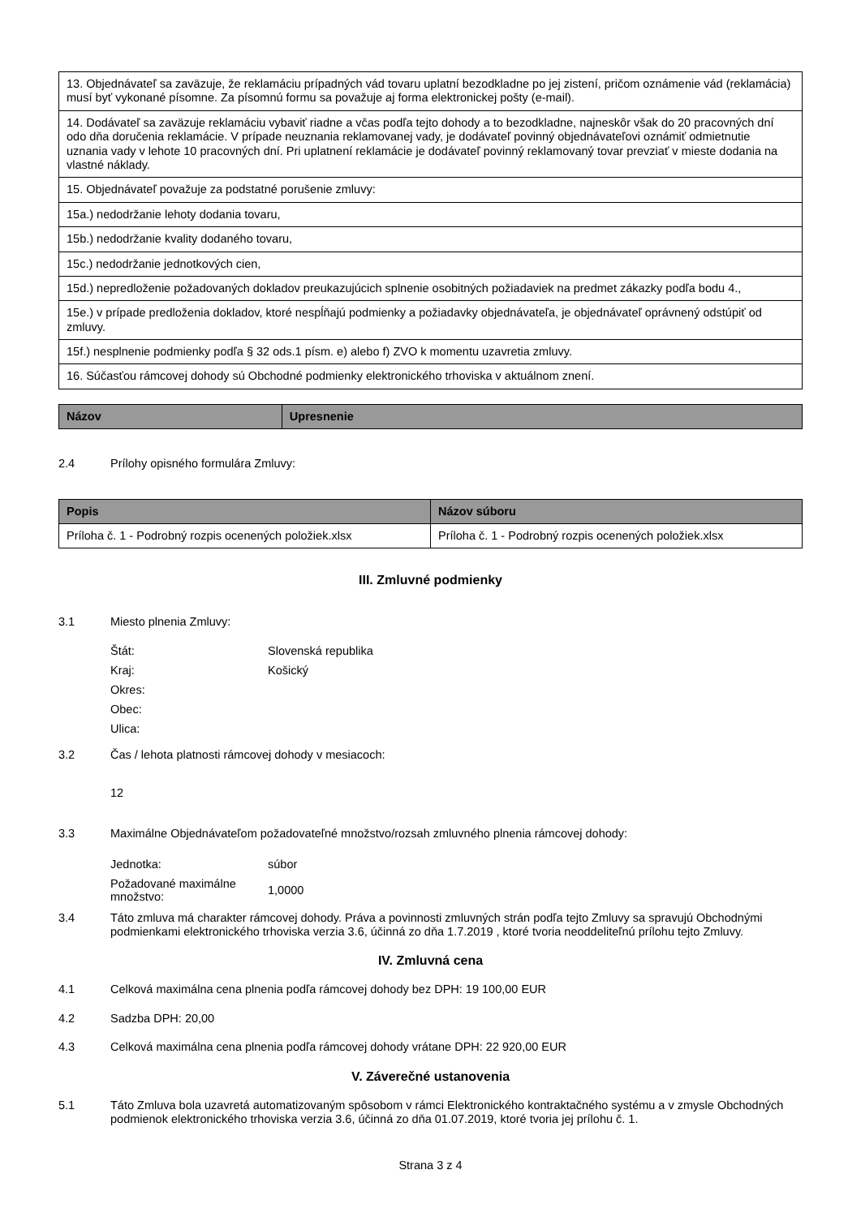| 13. Objednávateľ sa zaväzuje, že reklamáciu prípadných vád tovaru uplatní bezodkladne po jej zistení, pričom oznámenie vád (reklamácia) musí byť vykonané písomne. Za písomnú formu sa považuje aj forma elektronickej pošty (e-mail). |
| 14. Dodávateľ sa zaväzuje reklamáciu vybaviť riadne a včas podľa tejto dohody a to bezodkladne, najneskôr však do 20 pracovných dní odo dňa doručenia reklamácie. V prípade neuznania reklamovanej vady, je dodávateľ povinný objednávateľovi oznámiť odmietnutie uznania vady v lehote 10 pracovných dní. Pri uplatnení reklamácie je dodávateľ povinný reklamovaný tovar prevziať v mieste dodania na vlastné náklady. |
| 15. Objednávateľ považuje za podstatné porušenie zmluvy: |
| 15a.) nedodržanie lehoty dodania tovaru, |
| 15b.) nedodržanie kvality dodaného tovaru, |
| 15c.) nedodržanie jednotkových cien, |
| 15d.) nepredloženie požadovaných dokladov preukazujúcich splnenie osobitných požiadaviek na predmet zákazky podľa bodu 4., |
| 15e.) v prípade predloženia dokladov, ktoré nespĺňajú podmienky a požiadavky objednávateľa, je objednávateľ oprávnený odstúpiť od zmluvy. |
| 15f.) nesplnenie podmienky podľa § 32 ods.1 písm. e) alebo f) ZVO k momentu uzavretia zmluvy. |
| 16. Súčasťou rámcovej dohody sú Obchodné podmienky elektronického trhoviska v aktuálnom znení. |
| Názov | Upresnenie |
| --- | --- |
2.4 Prílohy opisného formulára Zmluvy:
| Popis | Názov súboru |
| --- | --- |
| Príloha č. 1 - Podrobný rozpis ocenených položiek.xlsx | Príloha č. 1 - Podrobný rozpis ocenených položiek.xlsx |
III. Zmluvné podmienky
3.1 Miesto plnenia Zmluvy:
Štát: Slovenská republika
Kraj: Košický
Okres:
Obec:
Ulica:
3.2 Čas / lehota platnosti rámcovej dohody v mesiacoch:
12
3.3 Maximálne Objednávateľom požadovateľné množstvo/rozsah zmluvného plnenia rámcovej dohody:
Jednotka: súbor
Požadované maximálne množstvo: 1,0000
3.4 Táto zmluva má charakter rámcovej dohody. Práva a povinnosti zmluvných strán podľa tejto Zmluvy sa spravujú Obchodnými podmienkami elektronického trhoviska verzia 3.6, účinná zo dňa 1.7.2019 , ktoré tvoria neoddeliteľnú prílohu tejto Zmluvy.
IV. Zmluvná cena
4.1 Celková maximálna cena plnenia podľa rámcovej dohody bez DPH: 19 100,00 EUR
4.2 Sadzba DPH: 20,00
4.3 Celková maximálna cena plnenia podľa rámcovej dohody vrátane DPH: 22 920,00 EUR
V. Záverečné ustanovenia
5.1 Táto Zmluva bola uzavretá automatizovaným spôsobom v rámci Elektronického kontraktačného systému a v zmysle Obchodných podmienok elektronického trhoviska verzia 3.6, účinná zo dňa 01.07.2019, ktoré tvoria jej prílohu č. 1.
Strana 3 z 4